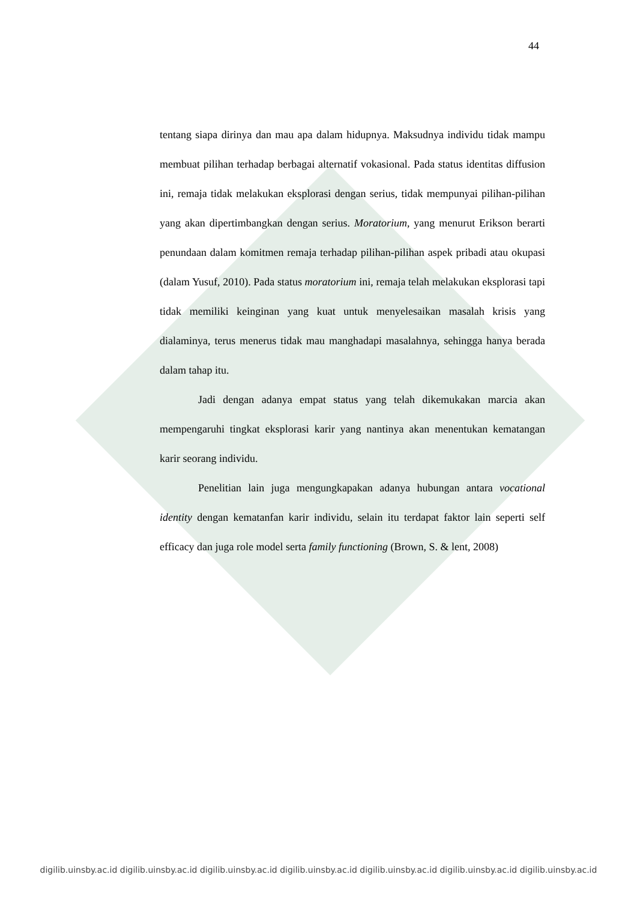44
tentang siapa dirinya dan mau apa dalam hidupnya. Maksudnya individu tidak mampu membuat pilihan terhadap berbagai alternatif vokasional. Pada status identitas diffusion ini, remaja tidak melakukan eksplorasi dengan serius, tidak mempunyai pilihan-pilihan yang akan dipertimbangkan dengan serius. Moratorium, yang menurut Erikson berarti penundaan dalam komitmen remaja terhadap pilihan-pilihan aspek pribadi atau okupasi (dalam Yusuf, 2010). Pada status moratorium ini, remaja telah melakukan eksplorasi tapi tidak memiliki keinginan yang kuat untuk menyelesaikan masalah krisis yang dialaminya, terus menerus tidak mau manghadapi masalahnya, sehingga hanya berada dalam tahap itu.
Jadi dengan adanya empat status yang telah dikemukakan marcia akan mempengaruhi tingkat eksplorasi karir yang nantinya akan menentukan kematangan karir seorang individu.
Penelitian lain juga mengungkapakan adanya hubungan antara vocational identity dengan kematanfan karir individu, selain itu terdapat faktor lain seperti self efficacy dan juga role model serta family functioning (Brown, S. & lent, 2008)
digilib.uinsby.ac.id digilib.uinsby.ac.id digilib.uinsby.ac.id digilib.uinsby.ac.id digilib.uinsby.ac.id digilib.uinsby.ac.id digilib.uinsby.ac.id